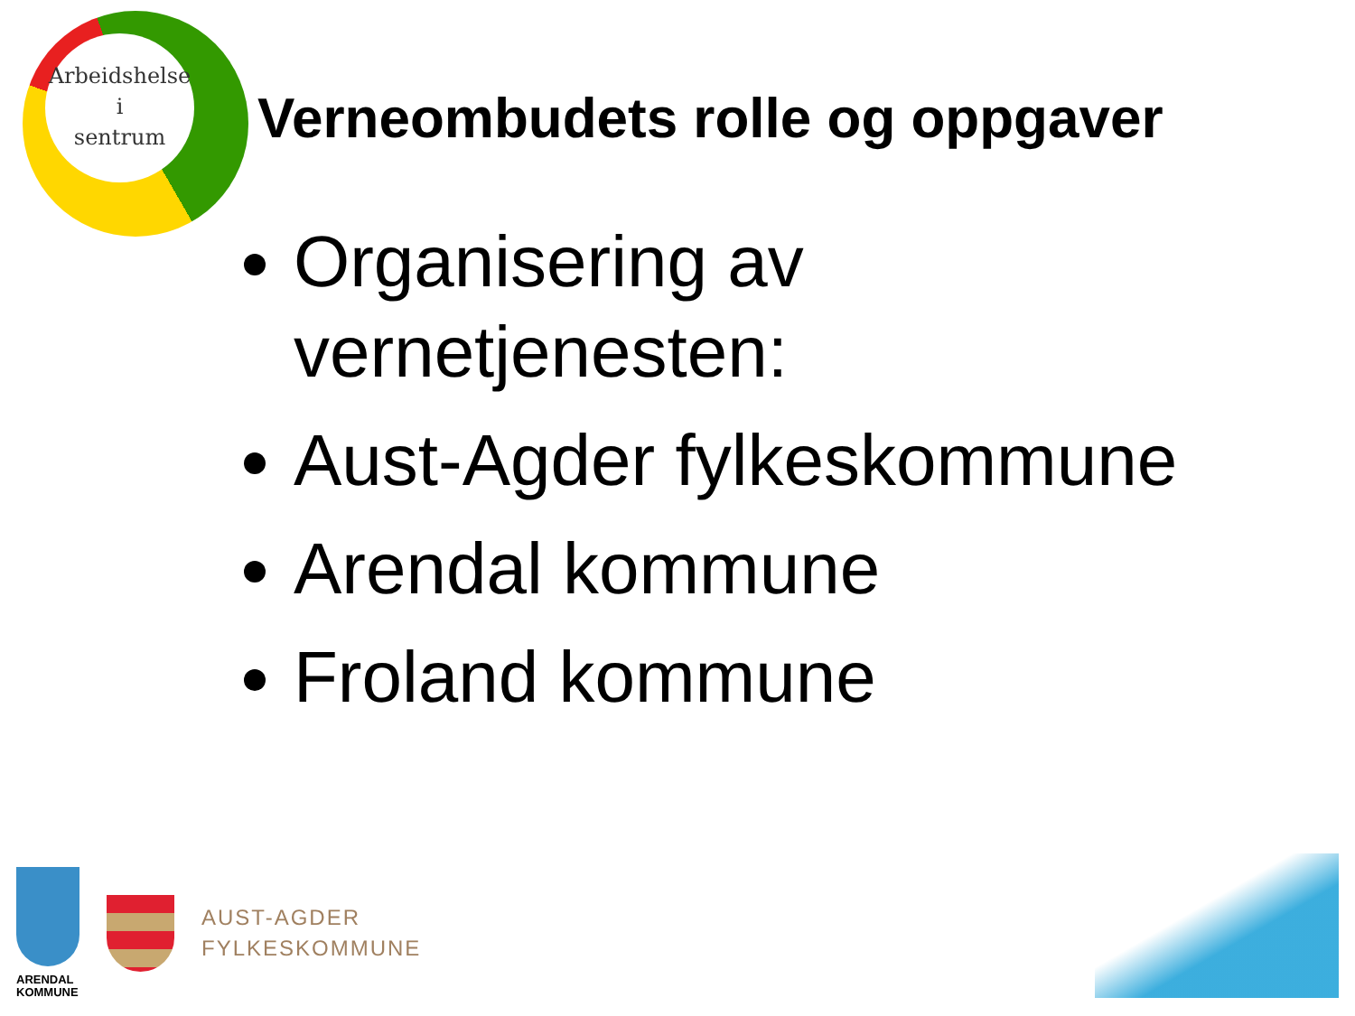Arbeidshelse
i
sentrum
Verneombudets rolle og oppgaver
Organisering av vernetjenesten:
Aust-Agder fylkeskommune
Arendal kommune
Froland kommune
ARENDAL
KOMMUNE
AUST-AGDER
FYLKESKOMMUNE